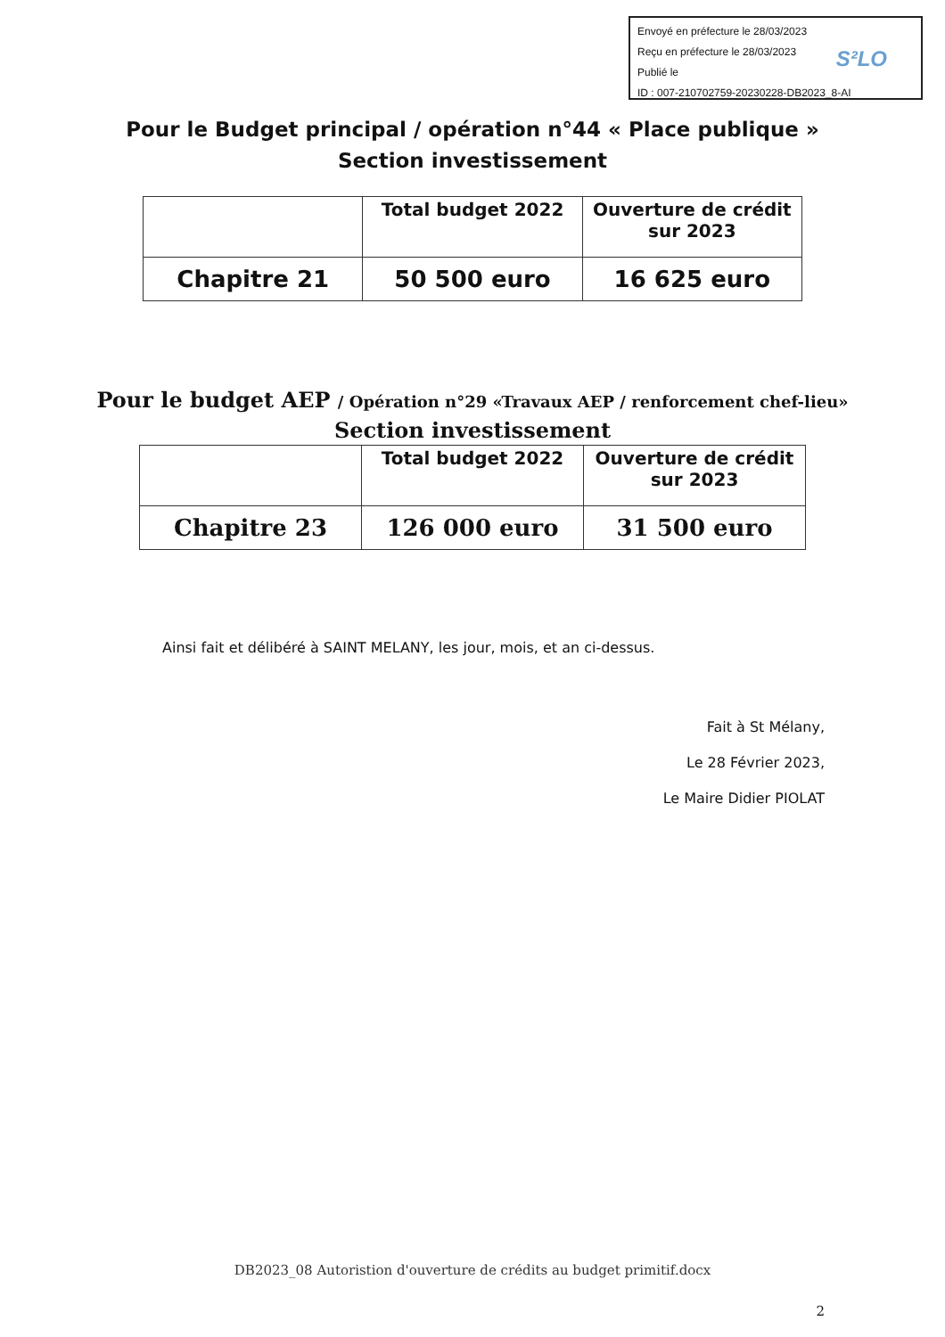Envoyé en préfecture le 28/03/2023
Reçu en préfecture le 28/03/2023
Publié le
ID : 007-210702759-20230228-DB2023_8-AI
S²LO
Pour le Budget principal / opération n°44 « Place publique »
Section investissement
| | Total budget 2022 | Ouverture de crédit sur 2023 |
| --- | --- | --- |
| Chapitre 21 | 50 500 euro | 16 625 euro |
Pour le budget AEP / Opération n°29 «Travaux AEP / renforcement chef-lieu»
Section investissement
| | Total budget 2022 | Ouverture de crédit sur 2023 |
| --- | --- | --- |
| Chapitre 23 | 126 000 euro | 31 500 euro |
Ainsi fait et délibéré à SAINT MELANY, les jour, mois, et an ci-dessus.
Fait à St Mélany,
Le 28 Février 2023,
Le Maire Didier PIOLAT
DB2023_08 Autoristion d'ouverture de crédits au budget primitif.docx
2